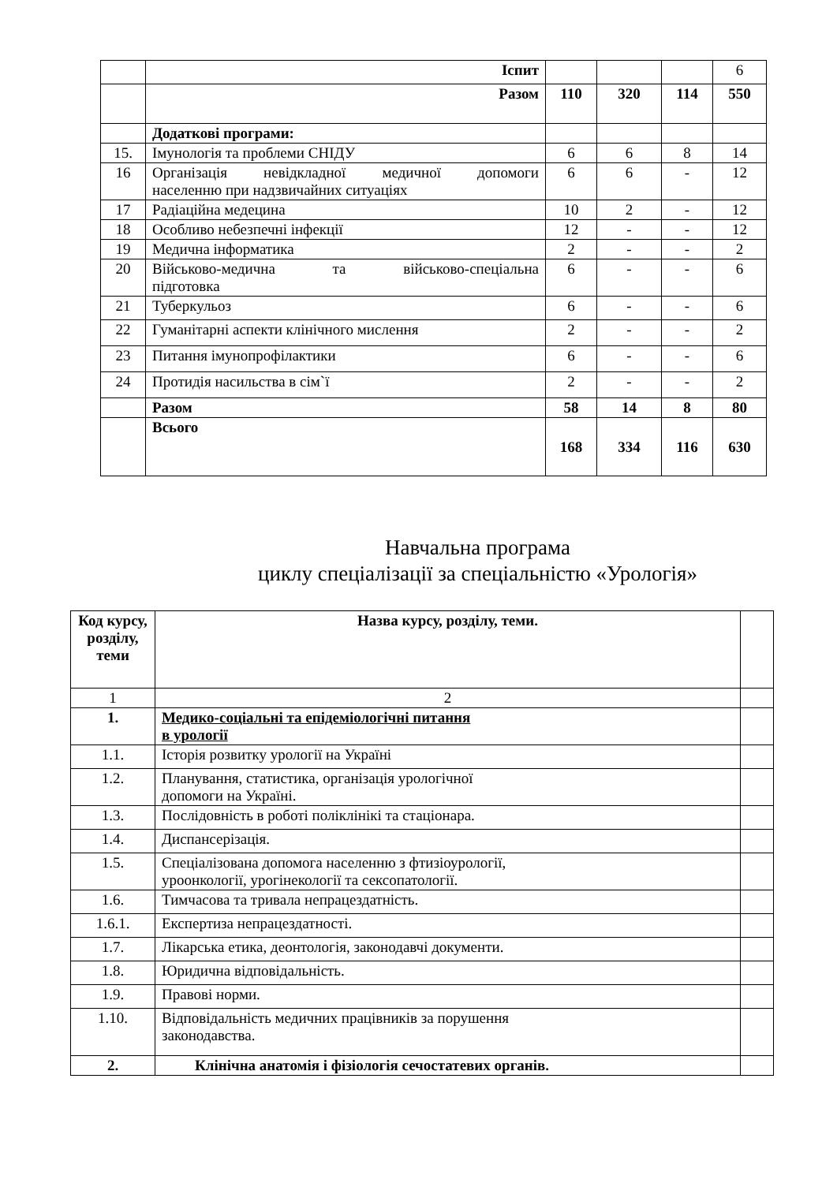| | Іспит | | | | 6 |
| | Разом | 110 | 320 | 114 | 550 |
| | Додаткові програми: | | | | |
| 15. | Імунологія та проблеми СНІДУ | 6 | 6 | 8 | 14 |
| 16 | Організація невідкладної медичної допомоги населенню при надзвичайних ситуаціях | 6 | 6 | - | 12 |
| 17 | Радіаційна медецина | 10 | 2 | - | 12 |
| 18 | Особливо небезпечні інфекції | 12 | - | - | 12 |
| 19 | Медична інформатика | 2 | - | - | 2 |
| 20 | Військово-медична та військово-спеціальна підготовка | 6 | - | - | 6 |
| 21 | Туберкульоз | 6 | - | - | 6 |
| 22 | Гуманітарні аспекти клінічного мислення | 2 | - | - | 2 |
| 23 | Питання імунопрофілактики | 6 | - | - | 6 |
| 24 | Протидія насильства в сім`ї | 2 | - | - | 2 |
| | Разом | 58 | 14 | 8 | 80 |
| | Всього | 168 | 334 | 116 | 630 |
Навчальна програма
циклу спеціалізації за спеціальністю «Урологія»
| Код курсу, розділу, теми | Назва курсу, розділу, теми. | |
| 1 | 2 | |
| 1. | Медико-соціальні та епідеміологічні питання в урології | |
| 1.1. | Історія розвитку урології на Україні | |
| 1.2. | Планування, статистика, організація урологічної допомоги на Україні. | |
| 1.3. | Послідовність в роботі поліклінікі та стаціонара. | |
| 1.4. | Диспансерізація. | |
| 1.5. | Спеціалізована допомога населенню з фтизіоурології, уроонкології, урогінекології та сексопатології. | |
| 1.6. | Тимчасова та тривала непрацездатність. | |
| 1.6.1. | Експертиза непрацездатності. | |
| 1.7. | Лікарська етика, деонтологія, законодавчі документи. | |
| 1.8. | Юридична відповідальність. | |
| 1.9. | Правові норми. | |
| 1.10. | Відповідальність медичних працівників за порушення законодавства. | |
| 2. | Клінічна анатомія і фізіологія сечостатевих органів. | |